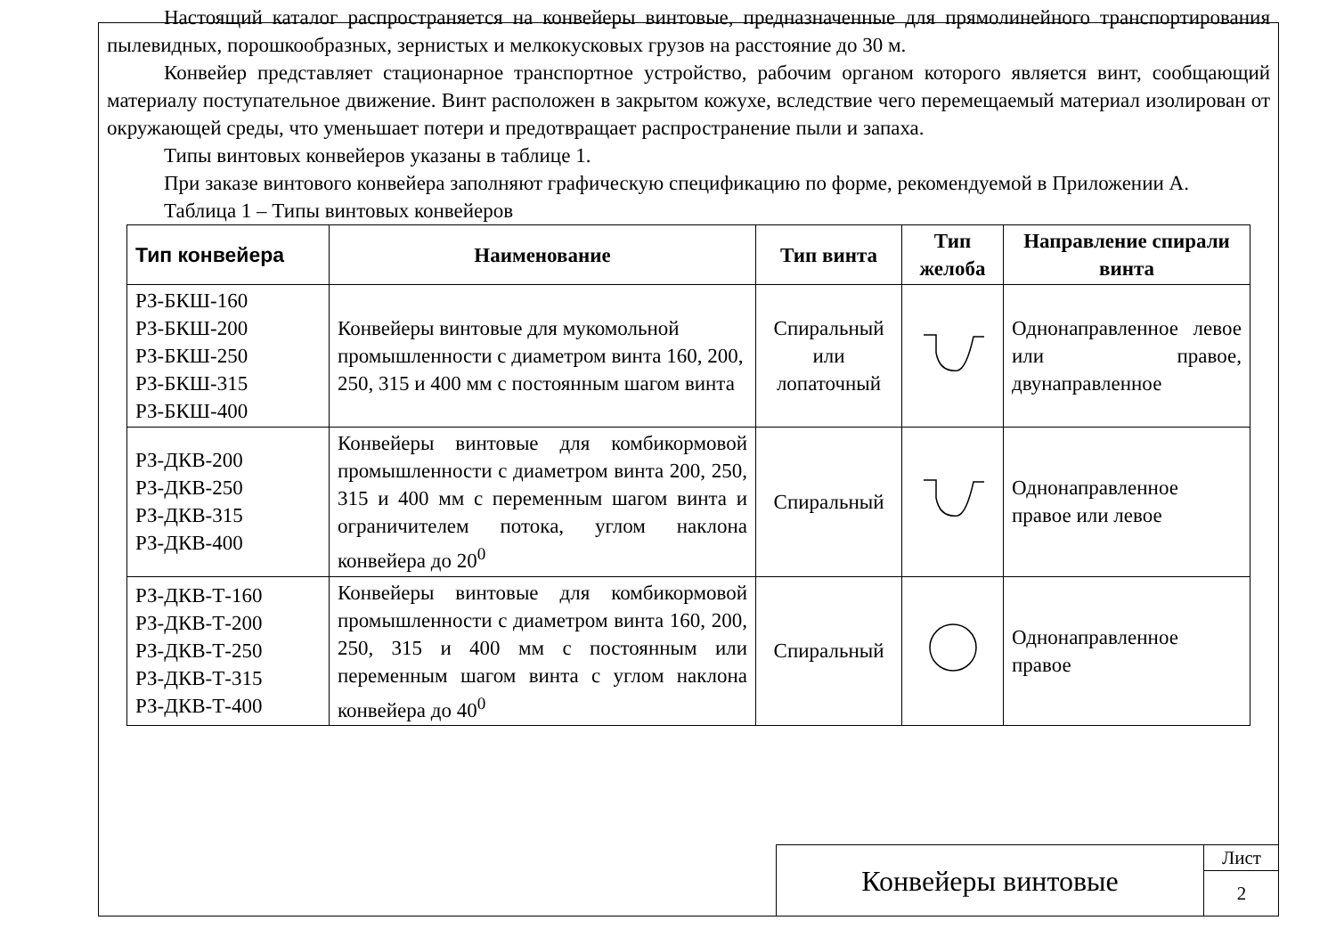Настоящий каталог распространяется на конвейеры винтовые, предназначенные для прямолинейного транспортирования пылевидных, порошкообразных, зернистых и мелкокусковых грузов на расстояние до 30 м.
Конвейер представляет стационарное транспортное устройство, рабочим органом которого является винт, сообщающий материалу поступательное движение. Винт расположен в закрытом кожухе, вследствие чего перемещаемый материал изолирован от окружающей среды, что уменьшает потери и предотвращает распространение пыли и запаха.
Типы винтовых конвейеров указаны в таблице 1.
При заказе винтового конвейера заполняют графическую спецификацию по форме, рекомендуемой в Приложении А.
Таблица 1 – Типы винтовых конвейеров
| Тип конвейера | Наименование | Тип винта | Тип желоба | Направление спирали винта |
| --- | --- | --- | --- | --- |
| РЗ-БКШ-160 РЗ-БКШ-200 РЗ-БКШ-250 РЗ-БКШ-315 РЗ-БКШ-400 | Конвейеры винтовые для мукомольной промышленности с диаметром винта 160, 200, 250, 315 и 400 мм с постоянным шагом винта | Спиральный или лопаточный | | Однонаправленное левое или правое, двунаправленное |
| РЗ-ДКВ-200 РЗ-ДКВ-250 РЗ-ДКВ-315 РЗ-ДКВ-400 | Конвейеры винтовые для комбикормовой промышленности с диаметром винта 200, 250, 315 и 400 мм с переменным шагом винта и ограничителем потока, углом наклона конвейера до 20<sup>0</sup> | Спиральный | | Однонаправленное правое или левое |
| РЗ-ДКВ-Т-160 РЗ-ДКВ-Т-200 РЗ-ДКВ-Т-250 РЗ-ДКВ-Т-315 РЗ-ДКВ-Т-400 | Конвейеры винтовые для комбикормовой промышленности с диаметром винта 160, 200, 250, 315 и 400 мм с постоянным или переменным шагом винта с углом наклона конвейера до 40<sup>0</sup> | Спиральный | | Однонаправленное правое |
Конвейеры винтовые
Лист
2